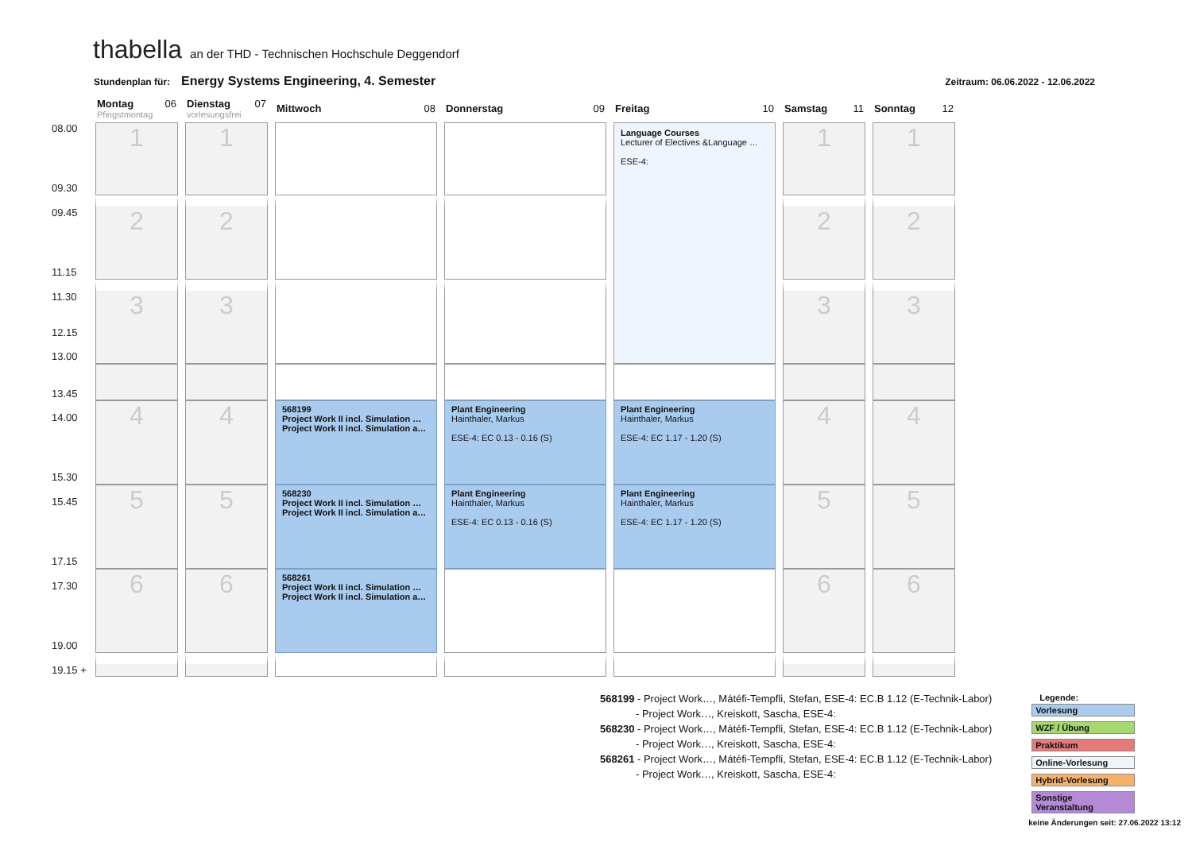thabella an der THD - Technischen Hochschule Deggendorf
Stundenplan für: Energy Systems Engineering, 4. Semester Zeitraum: 06.06.2022 - 12.06.2022
| | Montag 06 Pfingstmontag | Dienstag 07 vorlesungsfrei | Mittwoch 08 | Donnerstag 09 | Freitag 10 | Samstag 11 | Sonntag 12 |
| 08.00 09.30 | 1 | 1 | | | Language Courses Lecturer of Electives &Language … ESE-4: | 1 | 1 |
| 09.45 11.15 | 2 | 2 | | | | 2 | 2 |
| 11.30 12.15 13.00 | 3 | 3 | | | | 3 | 3 |
| 13.45 | | | | | | | |
| 14.00 15.30 | 4 | 4 | 568199 Project Work II incl. Simulation … Project Work II incl. Simulation a… | Plant Engineering Hainthaler, Markus ESE-4: EC 0.13 - 0.16 (S) | Plant Engineering Hainthaler, Markus ESE-4: EC 1.17 - 1.20 (S) | 4 | 4 |
| 15.45 17.15 | 5 | 5 | 568230 Project Work II incl. Simulation … Project Work II incl. Simulation a… | Plant Engineering Hainthaler, Markus ESE-4: EC 0.13 - 0.16 (S) | Plant Engineering Hainthaler, Markus ESE-4: EC 1.17 - 1.20 (S) | 5 | 5 |
| 17.30 19.00 | 6 | 6 | 568261 Project Work II incl. Simulation … Project Work II incl. Simulation a… | | | 6 | 6 |
| 19.15 + | | | | | | | |
568199 - Project Work…, Mátéfi-Tempfli, Stefan, ESE-4: EC.B 1.12 (E-Technik-Labor)
- Project Work…, Kreiskott, Sascha, ESE-4:
568230 - Project Work…, Mátéfi-Tempfli, Stefan, ESE-4: EC.B 1.12 (E-Technik-Labor)
- Project Work…, Kreiskott, Sascha, ESE-4:
568261 - Project Work…, Mátéfi-Tempfli, Stefan, ESE-4: EC.B 1.12 (E-Technik-Labor)
- Project Work…, Kreiskott, Sascha, ESE-4:
Legende:
Vorlesung
WZF / Übung
Praktikum
Online-Vorlesung
Hybrid-Vorlesung
Sonstige Veranstaltung
keine Änderungen seit: 27.06.2022 13:12